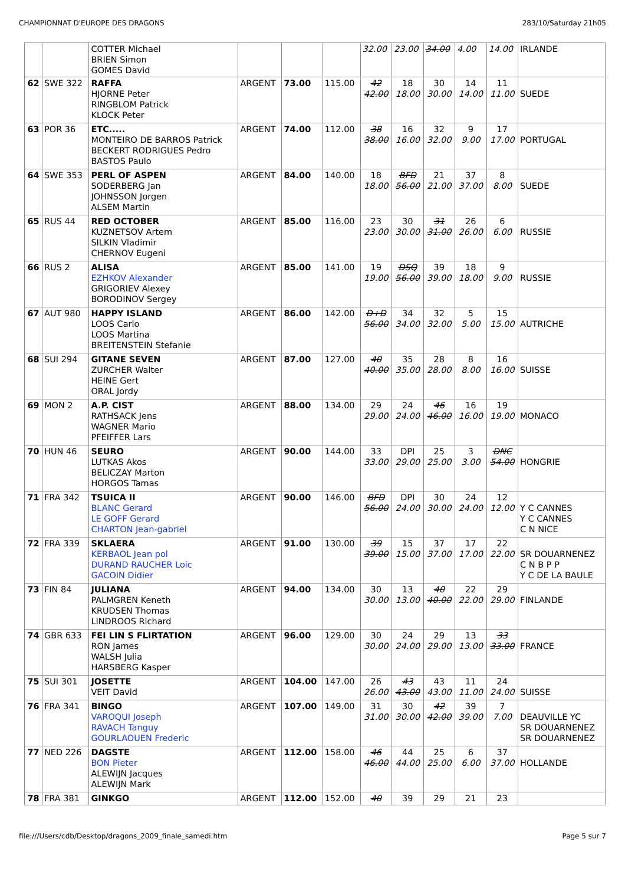CHAMPIONNAT D'EUROPE DES DRAGONS 283/10/Saturday 21h05
| | | COTTER Michael BRIEN Simon GOMES David | | | | 32.00 | 23.00 | 34.00 | 4.00 | 14.00 | IRLANDE |
| 62 | SWE 322 | RAFFA HJORNE Peter RINGBLOM Patrick KLOCK Peter | ARGENT | 73.00 | 115.00 | 42 42.00 | 18 18.00 | 30 30.00 | 14 14.00 | 11 11.00 | SUEDE |
| 63 | POR 36 | ETC..... MONTEIRO DE BARROS Patrick BECKERT RODRIGUES Pedro BASTOS Paulo | ARGENT | 74.00 | 112.00 | 38 38.00 | 16 16.00 | 32 32.00 | 9 9.00 | 17 17.00 | PORTUGAL |
| 64 | SWE 353 | PERL OF ASPEN SODERBERG Jan JOHNSSON Jorgen ALSEM Martin | ARGENT | 84.00 | 140.00 | 18 18.00 | BFD 56.00 | 21 21.00 | 37 37.00 | 8 8.00 | SUEDE |
| 65 | RUS 44 | RED OCTOBER KUZNETSOV Artem SILKIN Vladimir CHERNOV Eugeni | ARGENT | 85.00 | 116.00 | 23 23.00 | 30 30.00 | 31 31.00 | 26 26.00 | 6 6.00 | RUSSIE |
| 66 | RUS 2 | ALISA EZHKOV Alexander GRIGORIEV Alexey BORODINOV Sergey | ARGENT | 85.00 | 141.00 | 19 19.00 | DSQ 56.00 | 39 39.00 | 18 18.00 | 9 9.00 | RUSSIE |
| 67 | AUT 980 | HAPPY ISLAND LOOS Carlo LOOS Martina BREITENSTEIN Stefanie | ARGENT | 86.00 | 142.00 | D+D 56.00 | 34 34.00 | 32 32.00 | 5 5.00 | 15 15.00 | AUTRICHE |
| 68 | SUI 294 | GITANE SEVEN ZURCHER Walter HEINE Gert ORAL Jordy | ARGENT | 87.00 | 127.00 | 40 40.00 | 35 35.00 | 28 28.00 | 8 8.00 | 16 16.00 | SUISSE |
| 69 | MON 2 | A.P. CIST RATHSACK Jens WAGNER Mario PFEIFFER Lars | ARGENT | 88.00 | 134.00 | 29 29.00 | 24 24.00 | 46 46.00 | 16 16.00 | 19 19.00 | MONACO |
| 70 | HUN 46 | SEURO LUTKAS Akos BELICZAY Marton HORGOS Tamas | ARGENT | 90.00 | 144.00 | 33 33.00 | DPI 29.00 | 25 25.00 | 3 3.00 | DNC 54.00 | HONGRIE |
| 71 | FRA 342 | TSUICA II BLANC Gerard LE GOFF Gerard CHARTON Jean-gabriel | ARGENT | 90.00 | 146.00 | BFD 56.00 | DPI 24.00 | 30 30.00 | 24 24.00 | 12 12.00 | Y C CANNES Y C CANNES C N NICE |
| 72 | FRA 339 | SKLAERA KERBAOL Jean pol DURAND RAUCHER Loic GACOIN Didier | ARGENT | 91.00 | 130.00 | 39 39.00 | 15 15.00 | 37 37.00 | 17 17.00 | 22 22.00 | SR DOUARNENEZ C N B P P Y C DE LA BAULE |
| 73 | FIN 84 | JULIANA PALMGREN Keneth KRUDSEN Thomas LINDROOS Richard | ARGENT | 94.00 | 134.00 | 30 30.00 | 13 13.00 | 40 40.00 | 22 22.00 | 29 29.00 | FINLANDE |
| 74 | GBR 633 | FEI LIN S FLIRTATION RON James WALSH Julia HARSBERG Kasper | ARGENT | 96.00 | 129.00 | 30 30.00 | 24 24.00 | 29 29.00 | 13 13.00 | 33 33.00 | FRANCE |
| 75 | SUI 301 | JOSETTE VEIT David | ARGENT | 104.00 | 147.00 | 26 26.00 | 43 43.00 | 43 43.00 | 11 11.00 | 24 24.00 | SUISSE |
| 76 | FRA 341 | BINGO VAROQUI Joseph RAVACH Tanguy GOURLAOUEN Frederic | ARGENT | 107.00 | 149.00 | 31 31.00 | 30 30.00 | 42 42.00 | 39 39.00 | 7 7.00 | DEAUVILLE YC SR DOUARNENEZ SR DOUARNENEZ |
| 77 | NED 226 | DAGSTE BON Pieter ALEWIJN Jacques ALEWIJN Mark | ARGENT | 112.00 | 158.00 | 46 46.00 | 44 44.00 | 25 25.00 | 6 6.00 | 37 37.00 | HOLLANDE |
| 78 | FRA 381 | GINKGO | ARGENT | 112.00 | 152.00 | 40 | 39 | 29 | 21 | 23 | |
file:///Users/cdb/Desktop/dragons_2009_finale_samedi.htm Page 5 sur 7